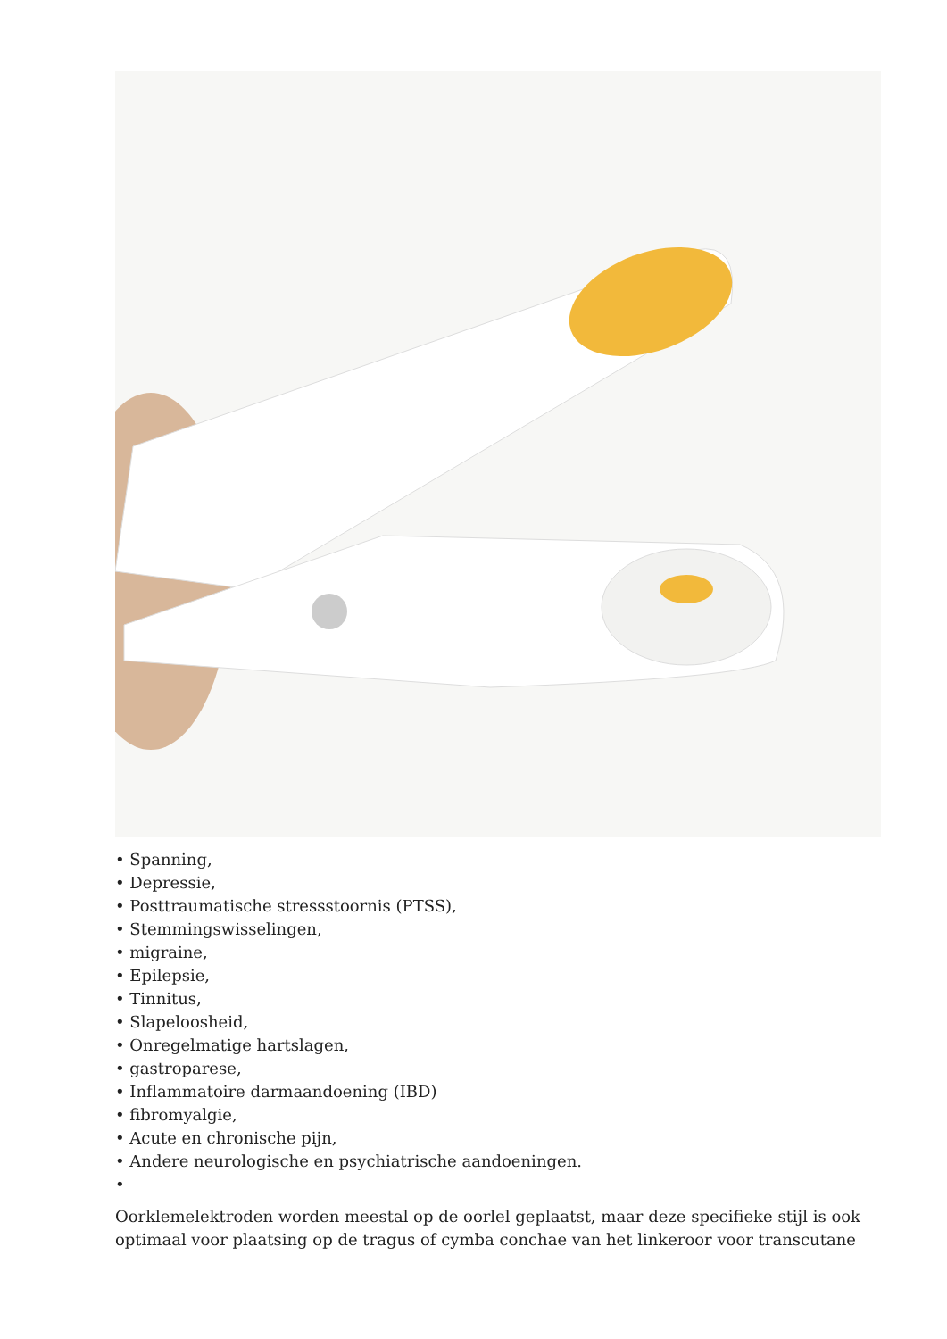• Spanning,
• Depressie,
• Posttraumatische stressstoornis (PTSS),
• Stemmingswisselingen,
• migraine,
• Epilepsie,
• Tinnitus,
• Slapeloosheid,
• Onregelmatige hartslagen,
• gastroparese,
• Inflammatoire darmaandoening (IBD)
• fibromyalgie,
• Acute en chronische pijn,
• Andere neurologische en psychiatrische aandoeningen.
•
Oorklemelektroden worden meestal op de oorlel geplaatst, maar deze specifieke stijl is ook optimaal voor plaatsing op de tragus of cymba conchae van het linkeroor voor transcutane